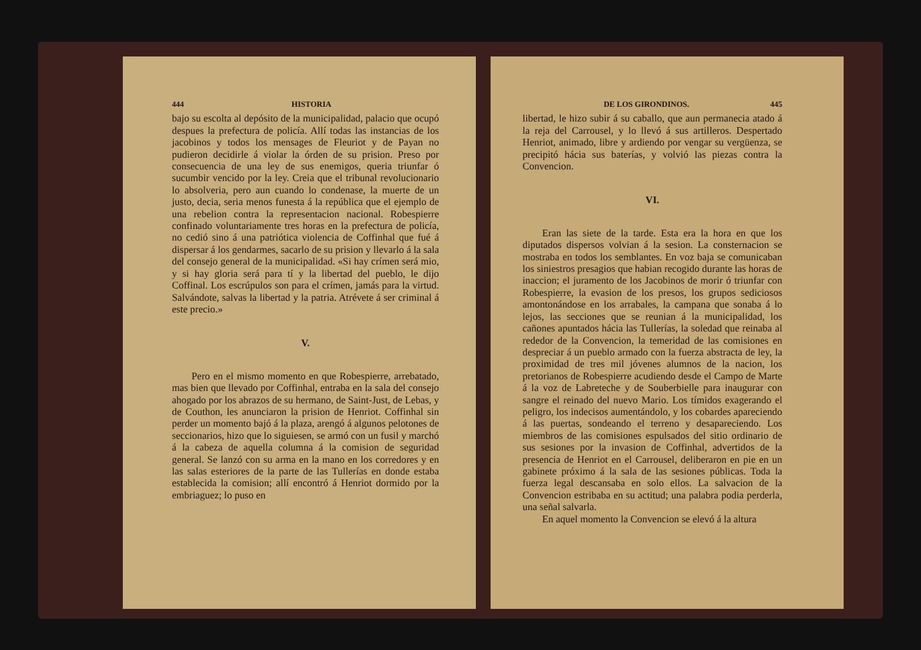444 HISTORIA
bajo su escolta al depósito de la municipalidad, palacio que ocupó despues la prefectura de policía. Allí todas las instancias de los jacobinos y todos los mensages de Fleuriot y de Payan no pudieron decidirle á violar la órden de su prision. Preso por consecuencia de una ley de sus enemigos, queria triunfar ó sucumbir vencido por la ley. Creia que el tribunal revolucionario lo absolveria, pero aun cuando lo condenase, la muerte de un justo, decia, seria menos funesta á la república que el ejemplo de una rebelion contra la representacion nacional. Robespierre confinado voluntariamente tres horas en la prefectura de policía, no cedió sino á una patriótica violencia de Coffinhal que fué á dispersar á los gendarmes, sacarlo de su prision y llevarlo á la sala del consejo general de la municipalidad. «Si hay crímen será mio, y si hay gloria será para tí y la libertad del pueblo, le dijo Coffinal. Los escrúpulos son para el crímen, jamás para la virtud. Salvándote, salvas la libertad y la patria. Atrévete á ser criminal á este precio.»
V.
Pero en el mismo momento en que Robespierre, arrebatado, mas bien que llevado por Coffinhal, entraba en la sala del consejo ahogado por los abrazos de su hermano, de Saint-Just, de Lebas, y de Couthon, les anunciaron la prision de Henriot. Coffinhal sin perder un momento bajó á la plaza, arengó á algunos pelotones de seccionarios, hizo que lo siguiesen, se armó con un fusil y marchó á la cabeza de aquella columna á la comision de seguridad general. Se lanzó con su arma en la mano en los corredores y en las salas esteriores de la parte de las Tullerías en donde estaba establecida la comision; allí encontró á Henriot dormido por la embriaguez; lo puso en
DE LOS GIRONDINOS. 445
libertad, le hizo subir á su caballo, que aun permanecia atado á la reja del Carrousel, y lo llevó á sus artilleros. Despertado Henriot, animado, libre y ardiendo por vengar su vergüenza, se precipitó hácia sus baterías, y volvió las piezas contra la Convencion.
VI.
Eran las siete de la tarde. Esta era la hora en que los diputados dispersos volvian á la sesion. La consternacion se mostraba en todos los semblantes. En voz baja se comunicaban los siniestros presagios que habian recogido durante las horas de inaccion; el juramento de los Jacobinos de morir ó triunfar con Robespierre, la evasion de los presos, los grupos sediciosos amontonándose en los arrabales, la campana que sonaba á lo lejos, las secciones que se reunian á la municipalidad, los cañones apuntados hácia las Tullerías, la soledad que reinaba al rededor de la Convencion, la temeridad de las comisiones en despreciar á un pueblo armado con la fuerza abstracta de ley, la proximidad de tres mil jóvenes alumnos de la nacion, los pretorianos de Robespierre acudiendo desde el Campo de Marte á la voz de Labreteche y de Souberbielle para inaugurar con sangre el reinado del nuevo Mario. Los tímidos exagerando el peligro, los indecisos aumentándolo, y los cobardes apareciendo á las puertas, sondeando el terreno y desapareciendo. Los miembros de las comisiones espulsados del sitio ordinario de sus sesiones por la invasion de Coffinhal, advertidos de la presencia de Henriot en el Carrousel, deliberaron en pie en un gabinete próximo á la sala de las sesiones públicas. Toda la fuerza legal descansaba en solo ellos. La salvacion de la Convencion estribaba en su actitud; una palabra podia perderla, una señal salvarla.
En aquel momento la Convencion se elevó á la altura